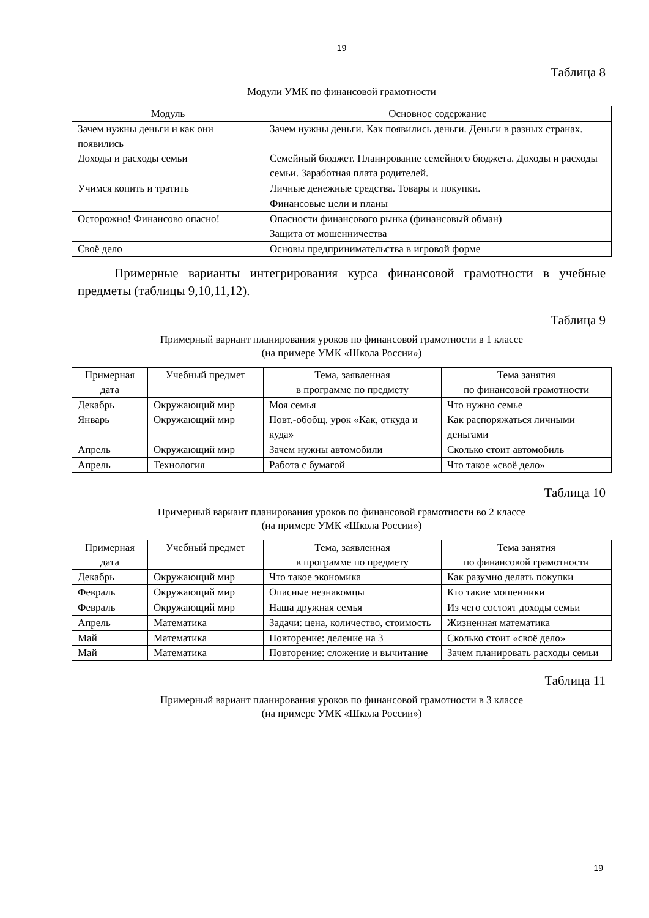19
Таблица 8
Модули УМК по финансовой грамотности
| Модуль | Основное содержание |
| --- | --- |
| Зачем нужны деньги и как они появились | Зачем нужны деньги. Как появились деньги. Деньги в разных странах. |
| Доходы и расходы семьи | Семейный бюджет. Планирование семейного бюджета. Доходы и расходы семьи. Заработная плата родителей. |
| Учимся копить и тратить | Личные денежные средства. Товары и покупки. |
| | Финансовые цели и планы |
| Осторожно! Финансово опасно! | Опасности финансового рынка (финансовый обман) |
| | Защита от мошенничества |
| Своё дело | Основы предпринимательства в игровой форме |
Примерные варианты интегрирования курса финансовой грамотности в учебные предметы (таблицы 9,10,11,12).
Таблица 9
Примерный вариант планирования уроков по финансовой грамотности в 1 классе
(на примере УМК «Школа России»)
| Примерная дата | Учебный предмет | Тема, заявленная в программе по предмету | Тема занятия по финансовой грамотности |
| --- | --- | --- | --- |
| Декабрь | Окружающий мир | Моя семья | Что нужно семье |
| Январь | Окружающий мир | Повт.-обобщ. урок «Как, откуда и куда» | Как распоряжаться личными деньгами |
| Апрель | Окружающий мир | Зачем нужны автомобили | Сколько стоит автомобиль |
| Апрель | Технология | Работа с бумагой | Что такое «своё дело» |
Таблица 10
Примерный вариант планирования уроков по финансовой грамотности во 2 классе
(на примере УМК «Школа России»)
| Примерная дата | Учебный предмет | Тема, заявленная в программе по предмету | Тема занятия по финансовой грамотности |
| --- | --- | --- | --- |
| Декабрь | Окружающий мир | Что такое экономика | Как разумно делать покупки |
| Февраль | Окружающий мир | Опасные незнакомцы | Кто такие мошенники |
| Февраль | Окружающий мир | Наша дружная семья | Из чего состоят доходы семьи |
| Апрель | Математика | Задачи: цена, количество, стоимость | Жизненная математика |
| Май | Математика | Повторение: деление на 3 | Сколько стоит «своё дело» |
| Май | Математика | Повторение: сложение и вычитание | Зачем планировать расходы семьи |
Таблица 11
Примерный вариант планирования уроков по финансовой грамотности в 3 классе
(на примере УМК «Школа России»)
19